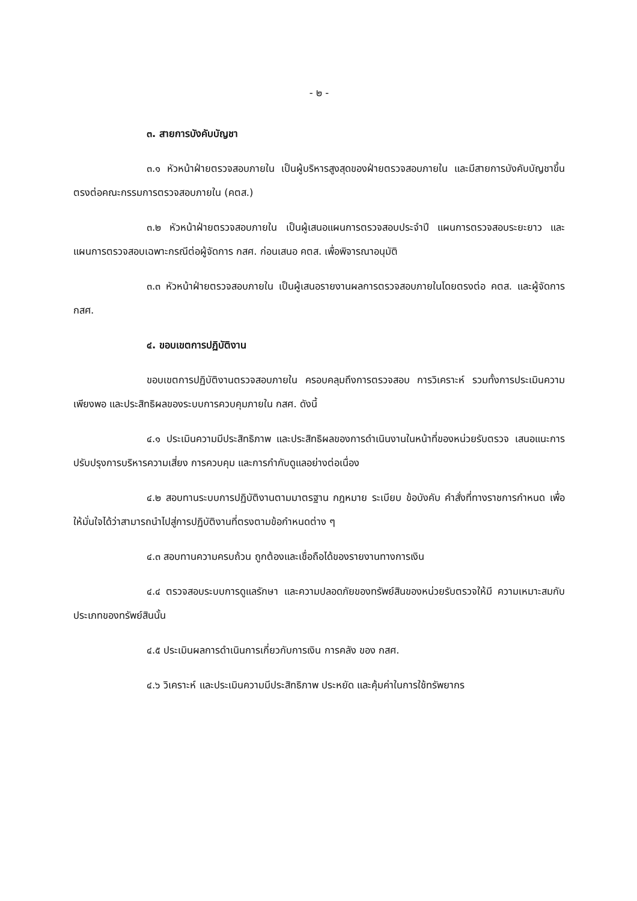- ๒ -
๓. สายการบังคับบัญชา
๓.๑ หัวหน้าฝ่ายตรวจสอบภายใน เป็นผู้บริหารสูงสุดของฝ่ายตรวจสอบภายใน และมีสายการบังคับบัญชาขึ้นตรงต่อคณะกรรมการตรวจสอบภายใน (คตส.)
๓.๒ หัวหน้าฝ่ายตรวจสอบภายใน เป็นผู้เสนอแผนการตรวจสอบประจำปี แผนการตรวจสอบระยะยาว และแผนการตรวจสอบเฉพาะกรณีต่อผู้จัดการ กสศ. ก่อนเสนอ คตส. เพื่อพิจารณาอนุมัติ
๓.๓ หัวหน้าฝ่ายตรวจสอบภายใน เป็นผู้เสนอรายงานผลการตรวจสอบภายในโดยตรงต่อ คตส. และผู้จัดการ กสศ.
๔. ขอบเขตการปฏิบัติงาน
ขอบเขตการปฏิบัติงานตรวจสอบภายใน ครอบคลุมถึงการตรวจสอบ การวิเคราะห์ รวมทั้งการประเมินความเพียงพอ และประสิทธิผลของระบบการควบคุมภายใน กสศ. ดังนี้
๔.๑ ประเมินความมีประสิทธิภาพ และประสิทธิผลของการดำเนินงานในหน้าที่ของหน่วยรับตรวจ เสนอแนะการปรับปรุงการบริหารความเสี่ยง การควบคุม และการกำกับดูแลอย่างต่อเนื่อง
๔.๒ สอบทานระบบการปฏิบัติงานตามมาตรฐาน กฎหมาย ระเบียบ ข้อบังคับ คำสั่งที่ทางราชการกำหนด เพื่อให้มั่นใจได้ว่าสามารถนำไปสู่การปฏิบัติงานที่ตรงตามข้อกำหนดต่าง ๆ
๔.๓ สอบทานความครบถ้วน ถูกต้องและเชื่อถือได้ของรายงานทางการเงิน
๔.๔ ตรวจสอบระบบการดูแลรักษา และความปลอดภัยของทรัพย์สินของหน่วยรับตรวจให้มี ความเหมาะสมกับประเภทของทรัพย์สินนั้น
๔.๕ ประเมินผลการดำเนินการเกี่ยวกับการเงิน การคลัง ของ กสศ.
๔.๖ วิเคราะห์ และประเมินความมีประสิทธิภาพ ประหยัด และคุ้มค่าในการใช้ทรัพยากร